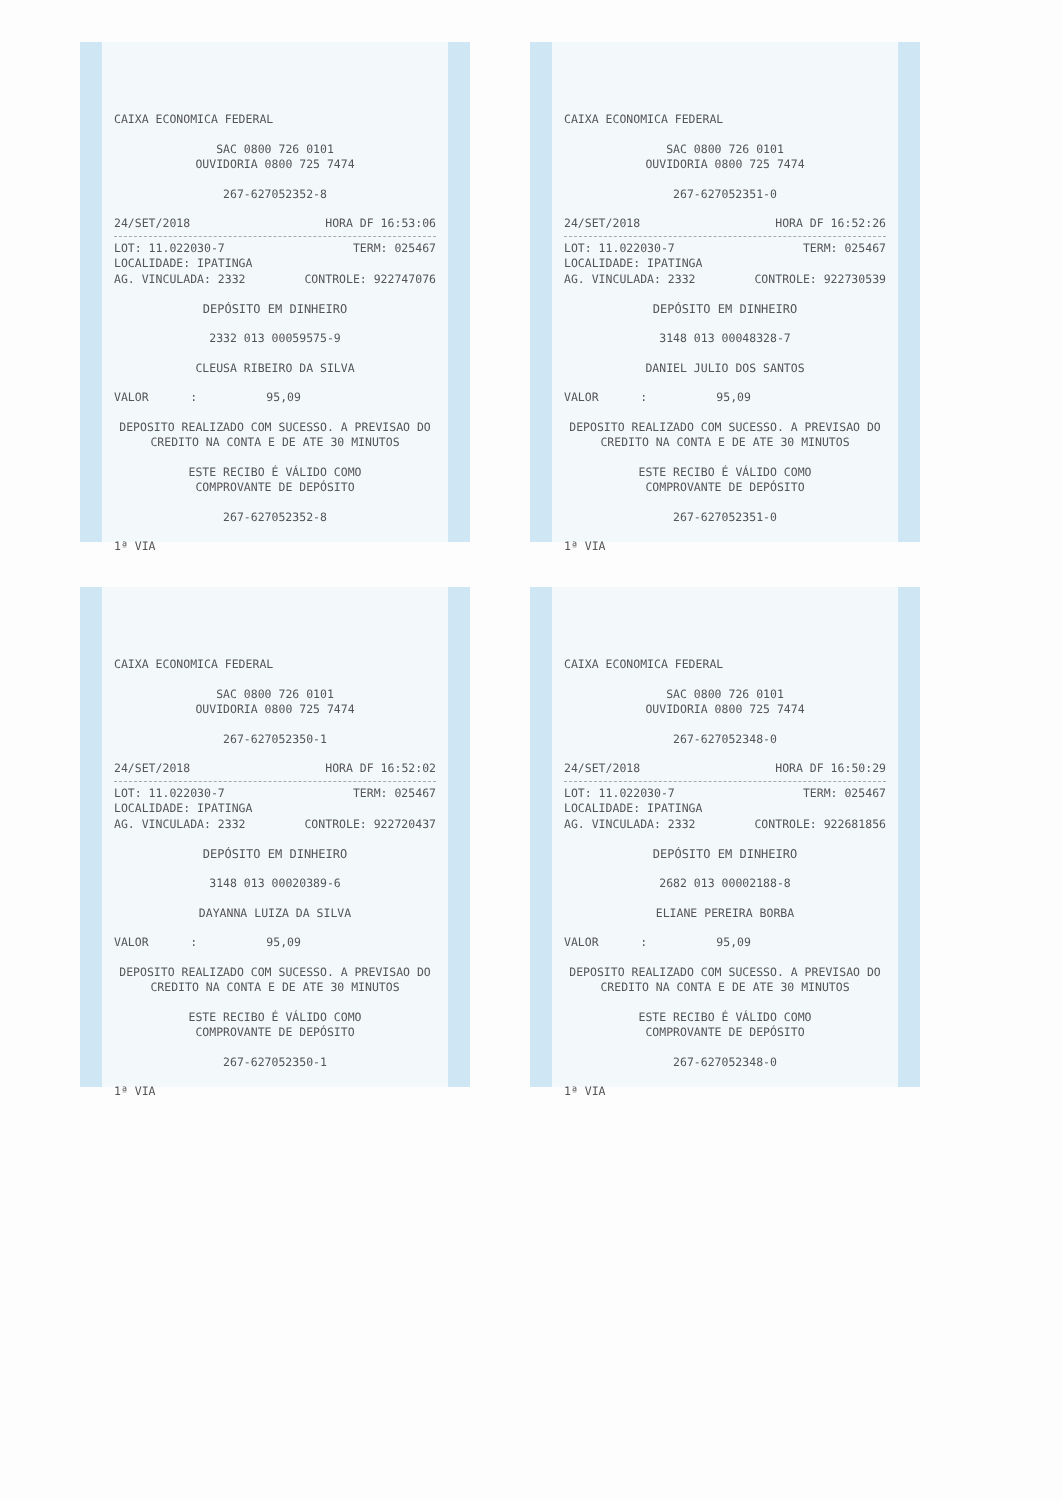CAIXA ECONOMICA FEDERAL
SAC 0800 726 0101
OUVIDORIA 0800 725 7474
267-627052352-8
24/SET/2018 HORA DF 16:53:06
LOT: 11.022030-7 TERM: 025467
LOCALIDADE: IPATINGA
AG. VINCULADA: 2332 CONTROLE: 922747076
DEPÓSITO EM DINHEIRO
2332 013 00059575-9
CLEUSA RIBEIRO DA SILVA
VALOR : 95,09
DEPOSITO REALIZADO COM SUCESSO. A PREVISAO DO CREDITO NA CONTA E DE ATE 30 MINUTOS
ESTE RECIBO É VÁLIDO COMO
COMPROVANTE DE DEPÓSITO
267-627052352-8
1ª VIA
CAIXA ECONOMICA FEDERAL
SAC 0800 726 0101
OUVIDORIA 0800 725 7474
267-627052351-0
24/SET/2018 HORA DF 16:52:26
LOT: 11.022030-7 TERM: 025467
LOCALIDADE: IPATINGA
AG. VINCULADA: 2332 CONTROLE: 922730539
DEPÓSITO EM DINHEIRO
3148 013 00048328-7
DANIEL JULIO DOS SANTOS
VALOR : 95,09
DEPOSITO REALIZADO COM SUCESSO. A PREVISAO DO CREDITO NA CONTA E DE ATE 30 MINUTOS
ESTE RECIBO É VÁLIDO COMO
COMPROVANTE DE DEPÓSITO
267-627052351-0
1ª VIA
CAIXA ECONOMICA FEDERAL
SAC 0800 726 0101
OUVIDORIA 0800 725 7474
267-627052350-1
24/SET/2018 HORA DF 16:52:02
LOT: 11.022030-7 TERM: 025467
LOCALIDADE: IPATINGA
AG. VINCULADA: 2332 CONTROLE: 922720437
DEPÓSITO EM DINHEIRO
3148 013 00020389-6
DAYANNA LUIZA DA SILVA
VALOR : 95,09
DEPOSITO REALIZADO COM SUCESSO. A PREVISAO DO CREDITO NA CONTA E DE ATE 30 MINUTOS
ESTE RECIBO É VÁLIDO COMO
COMPROVANTE DE DEPÓSITO
267-627052350-1
1ª VIA
CAIXA ECONOMICA FEDERAL
SAC 0800 726 0101
OUVIDORIA 0800 725 7474
267-627052348-0
24/SET/2018 HORA DF 16:50:29
LOT: 11.022030-7 TERM: 025467
LOCALIDADE: IPATINGA
AG. VINCULADA: 2332 CONTROLE: 922681856
DEPÓSITO EM DINHEIRO
2682 013 00002188-8
ELIANE PEREIRA BORBA
VALOR : 95,09
DEPOSITO REALIZADO COM SUCESSO. A PREVISAO DO CREDITO NA CONTA E DE ATE 30 MINUTOS
ESTE RECIBO É VÁLIDO COMO
COMPROVANTE DE DEPÓSITO
267-627052348-0
1ª VIA